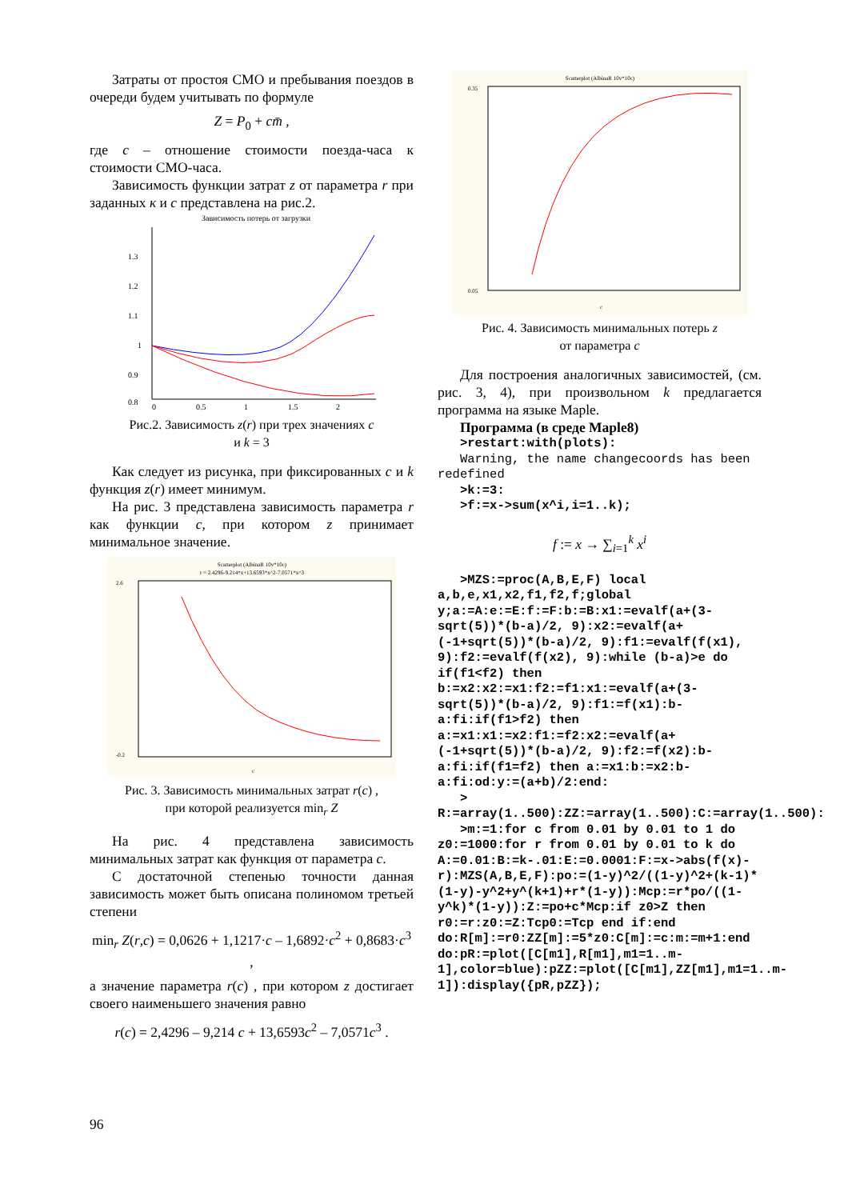Затраты от простоя СМО и пребывания поездов в очереди будем учитывать по формуле
Z = P<sub>0</sub> + cm̄ ,
где c – отношение стоимости поезда-часа к стоимости СМО-часа.
Зависимость функции затрат z от параметра r при заданных к и c представлена на рис.2.
Зависимость потерь от загрузки
1.3
1.2
1.1
1
0.9
0.8
0
0.5
1
1.5
2
Рис.2. Зависимость z(r) при трех значениях c
и k = 3
Как следует из рисунка, при фиксированных c и k функция z(r) имеет минимум.
На рис. 3 представлена зависимость параметра r как функции c, при котором z принимает минимальное значение.
Scatterplot (AlbinaR 10v*10c)
r = 2.4296-9.214*x+13.6593*x^2-7.0571*x^3
2.6
-0.2
c
Рис. 3. Зависимость минимальных затрат r(c) ,
при которой реализуется min<sub>r</sub> Z
На рис. 4 представлена зависимость минимальных затрат как функция от параметра c.
С достаточной степенью точности данная зависимость может быть описана полиномом третьей степени
min<sub>r</sub> Z(r,c) = 0,0626 + 1,1217·c – 1,6892·c<sup>2</sup> + 0,8683·c<sup>3</sup> ,
а значение параметра r(c) , при котором z достигает своего наименьшего значения равно
r(c) = 2,4296 – 9,214 c + 13,6593c<sup>2</sup> – 7,0571c<sup>3</sup> .
Scatterplot (AlbinaR 10v*10c)
0.35
0.05
c
Рис. 4. Зависимость минимальных потерь z
от параметра c
Для построения аналогичных зависимостей, (см. рис. 3, 4), при произвольном k предлагается программа на языке Maple.
Программа (в среде Maple8)
   >restart:with(plots):
   Warning, the name changecoords has been redefined
   >k:=3:
   >f:=x->sum(x^i,i=1..k);
f := x → ∑<sub>i=1</sub><sup>k</sup> x<sup>i</sup>
   >MZS:=proc(A,B,E,F) local a,b,e,x1,x2,f1,f2,f;global y;a:=A:e:=E:f:=F:b:=B:x1:=evalf(a+(3-sqrt(5))*(b-a)/2, 9):x2:=evalf(a+(-1+sqrt(5))*(b-a)/2, 9):f1:=evalf(f(x1), 9):f2:=evalf(f(x2), 9):while (b-a)>e do if(f1<f2) then b:=x2:x2:=x1:f2:=f1:x1:=evalf(a+(3-sqrt(5))*(b-a)/2, 9):f1:=f(x1):b-a:fi:if(f1>f2) then a:=x1:x1:=x2:f1:=f2:x2:=evalf(a+(-1+sqrt(5))*(b-a)/2, 9):f2:=f(x2):b-a:fi:if(f1=f2) then a:=x1:b:=x2:b-a:fi:od:y:=(a+b)/2:end:
   >
R:=array(1..500):ZZ:=array(1..500):C:=array(1..500):
   >m:=1:for c from 0.01 by 0.01 to 1 do z0:=1000:for r from 0.01 by 0.01 to k do A:=0.01:B:=k-.01:E:=0.0001:F:=x->abs(f(x)-r):MZS(A,B,E,F):po:=(1-y)^2/((1-y)^2+(k-1)*(1-y)-y^2+y^(k+1)+r*(1-y)):Mcp:=r*po/((1-y^k)*(1-y)):Z:=po+c*Mcp:if z0>Z then r0:=r:z0:=Z:Tcp0:=Tcp end if:end do:R[m]:=r0:ZZ[m]:=5*z0:C[m]:=c:m:=m+1:end do:pR:=plot([C[m1],R[m1],m1=1..m-1],color=blue):pZZ:=plot([C[m1],ZZ[m1],m1=1..m-1]):display({pR,pZZ});
96